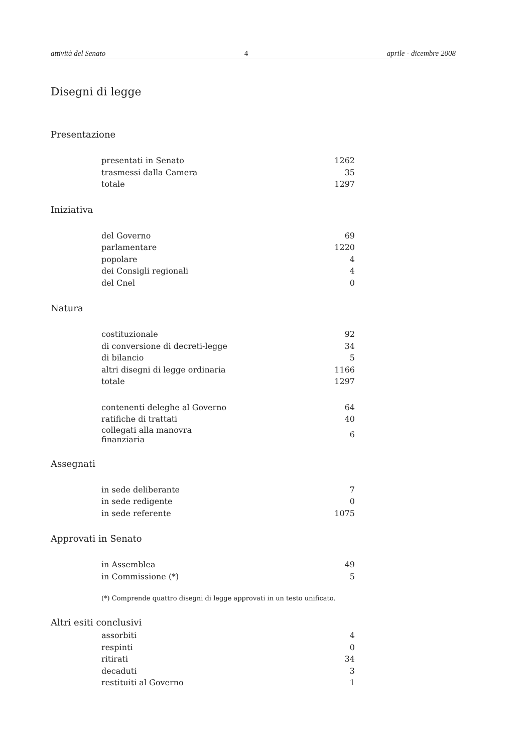attività del Senato 4 aprile - dicembre 2008
Disegni di legge
Presentazione
| presentati in Senato | 1262 |
| trasmessi dalla Camera | 35 |
| totale | 1297 |
Iniziativa
| del Governo | 69 |
| parlamentare | 1220 |
| popolare | 4 |
| dei Consigli regionali | 4 |
| del Cnel | 0 |
Natura
| costituzionale | 92 |
| di conversione di decreti-legge | 34 |
| di bilancio | 5 |
| altri disegni di legge ordinaria | 1166 |
| totale | 1297 |
| contenenti deleghe al Governo | 64 |
| ratifiche di trattati | 40 |
| collegati alla manovra finanziaria | 6 |
Assegnati
| in sede deliberante | 7 |
| in sede redigente | 0 |
| in sede referente | 1075 |
Approvati in Senato
| in Assemblea | 49 |
| in Commissione (*) | 5 |
(*) Comprende quattro disegni di legge approvati in un testo unificato.
Altri esiti conclusivi
| assorbiti | 4 |
| respinti | 0 |
| ritirati | 34 |
| decaduti | 3 |
| restituiti al Governo | 1 |